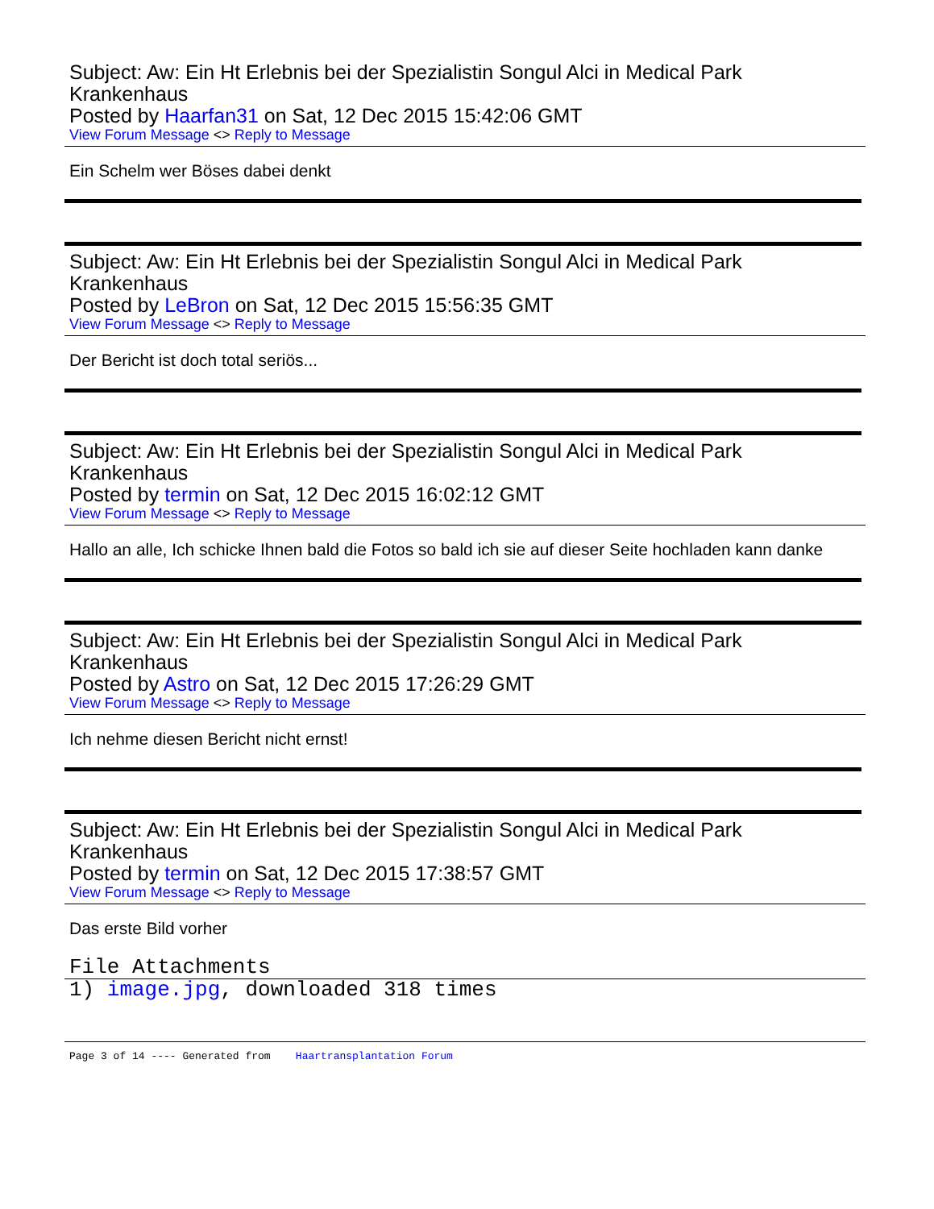Subject: Aw: Ein Ht Erlebnis bei der Spezialistin Songul Alci in Medical Park Krankenhaus
Posted by Haarfan31 on Sat, 12 Dec 2015 15:42:06 GMT
View Forum Message <> Reply to Message
Ein Schelm wer Böses dabei denkt
Subject: Aw: Ein Ht Erlebnis bei der Spezialistin Songul Alci in Medical Park Krankenhaus
Posted by LeBron on Sat, 12 Dec 2015 15:56:35 GMT
View Forum Message <> Reply to Message
Der Bericht ist doch total seriös...
Subject: Aw: Ein Ht Erlebnis bei der Spezialistin Songul Alci in Medical Park Krankenhaus
Posted by termin on Sat, 12 Dec 2015 16:02:12 GMT
View Forum Message <> Reply to Message
Hallo an alle, Ich schicke Ihnen bald die Fotos so bald ich sie auf dieser Seite hochladen kann danke
Subject: Aw: Ein Ht Erlebnis bei der Spezialistin Songul Alci in Medical Park Krankenhaus
Posted by Astro on Sat, 12 Dec 2015 17:26:29 GMT
View Forum Message <> Reply to Message
Ich nehme diesen Bericht nicht ernst!
Subject: Aw: Ein Ht Erlebnis bei der Spezialistin Songul Alci in Medical Park Krankenhaus
Posted by termin on Sat, 12 Dec 2015 17:38:57 GMT
View Forum Message <> Reply to Message
Das erste Bild vorher
File Attachments
1) image.jpg, downloaded 318 times
Page 3 of 14 ---- Generated from Haartransplantation Forum